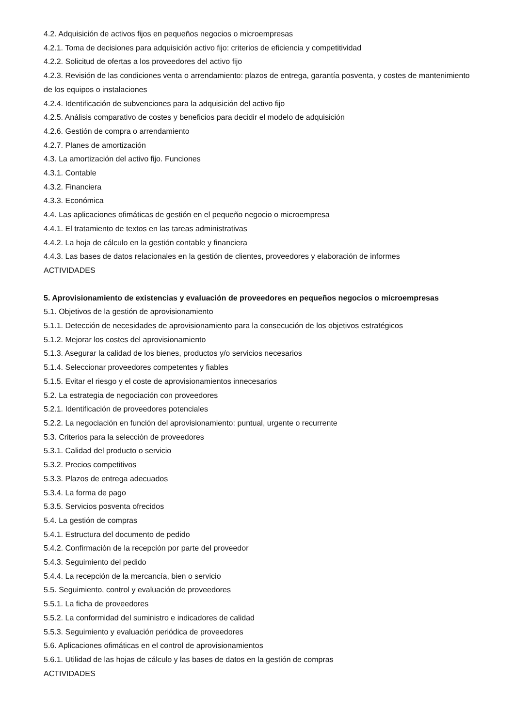4.2. Adquisición de activos fijos en pequeños negocios o microempresas
4.2.1. Toma de decisiones para adquisición activo fijo: criterios de eficiencia y competitividad
4.2.2. Solicitud de ofertas a los proveedores del activo fijo
4.2.3. Revisión de las condiciones venta o arrendamiento: plazos de entrega, garantía posventa, y costes de mantenimiento de los equipos o instalaciones
4.2.4. Identificación de subvenciones para la adquisición del activo fijo
4.2.5. Análisis comparativo de costes y beneficios para decidir el modelo de adquisición
4.2.6. Gestión de compra o arrendamiento
4.2.7. Planes de amortización
4.3. La amortización del activo fijo. Funciones
4.3.1. Contable
4.3.2. Financiera
4.3.3. Económica
4.4. Las aplicaciones ofimáticas de gestión en el pequeño negocio o microempresa
4.4.1. El tratamiento de textos en las tareas administrativas
4.4.2. La hoja de cálculo en la gestión contable y financiera
4.4.3. Las bases de datos relacionales en la gestión de clientes, proveedores y elaboración de informes
ACTIVIDADES
5. Aprovisionamiento de existencias y evaluación de proveedores en pequeños negocios o microempresas
5.1. Objetivos de la gestión de aprovisionamiento
5.1.1. Detección de necesidades de aprovisionamiento para la consecución de los objetivos estratégicos
5.1.2. Mejorar los costes del aprovisionamiento
5.1.3. Asegurar la calidad de los bienes, productos y/o servicios necesarios
5.1.4. Seleccionar proveedores competentes y fiables
5.1.5. Evitar el riesgo y el coste de aprovisionamientos innecesarios
5.2. La estrategia de negociación con proveedores
5.2.1. Identificación de proveedores potenciales
5.2.2. La negociación en función del aprovisionamiento: puntual, urgente o recurrente
5.3. Criterios para la selección de proveedores
5.3.1. Calidad del producto o servicio
5.3.2. Precios competitivos
5.3.3. Plazos de entrega adecuados
5.3.4. La forma de pago
5.3.5. Servicios posventa ofrecidos
5.4. La gestión de compras
5.4.1. Estructura del documento de pedido
5.4.2. Confirmación de la recepción por parte del proveedor
5.4.3. Seguimiento del pedido
5.4.4. La recepción de la mercancía, bien o servicio
5.5. Seguimiento, control y evaluación de proveedores
5.5.1. La ficha de proveedores
5.5.2. La conformidad del suministro e indicadores de calidad
5.5.3. Seguimiento y evaluación periódica de proveedores
5.6. Aplicaciones ofimáticas en el control de aprovisionamientos
5.6.1. Utilidad de las hojas de cálculo y las bases de datos en la gestión de compras
ACTIVIDADES